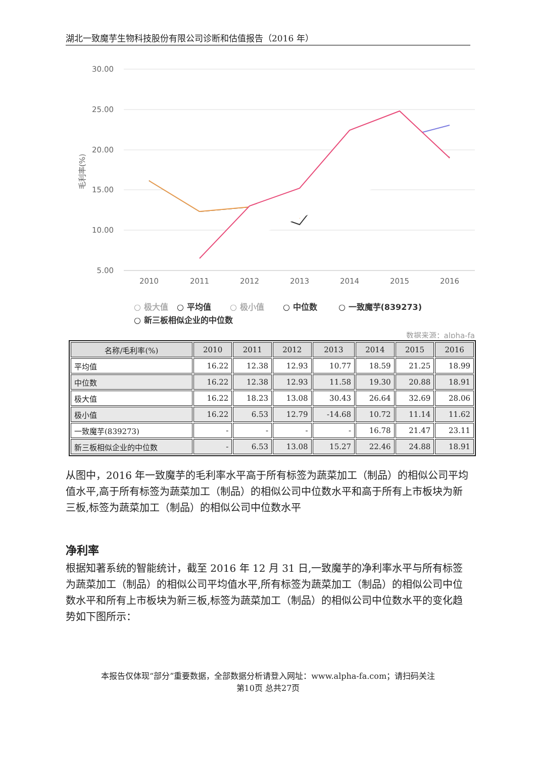湖北一致魔芋生物科技股份有限公司诊断和估值报告（2016 年）
30.00
25.00
20.00
15.00
10.00
5.00
毛利率(%)
2010
2011
2012
2013
2014
2015
2016
○ 极大值
○ 平均值
○ 极小值
○ 中位数
○ 一致魔芋(839273)
○ 新三板相似企业的中位数
数据来源：alpha-fa
| 名称/毛利率(%) | 2010 | 2011 | 2012 | 2013 | 2014 | 2015 | 2016 |
| --- | --- | --- | --- | --- | --- | --- | --- |
| 平均值 | 16.22 | 12.38 | 12.93 | 10.77 | 18.59 | 21.25 | 18.99 |
| 中位数 | 16.22 | 12.38 | 12.93 | 11.58 | 19.30 | 20.88 | 18.91 |
| 极大值 | 16.22 | 18.23 | 13.08 | 30.43 | 26.64 | 32.69 | 28.06 |
| 极小值 | 16.22 | 6.53 | 12.79 | -14.68 | 10.72 | 11.14 | 11.62 |
| 一致魔芋(839273) | - | - | - | - | 16.78 | 21.47 | 23.11 |
| 新三板相似企业的中位数 | - | 6.53 | 13.08 | 15.27 | 22.46 | 24.88 | 18.91 |
从图中，2016 年一致魔芋的毛利率水平高于所有标签为蔬菜加工（制品）的相似公司平均值水平,高于所有标签为蔬菜加工（制品）的相似公司中位数水平和高于所有上市板块为新三板,标签为蔬菜加工（制品）的相似公司中位数水平
净利率
根据知著系统的智能统计，截至 2016 年 12 月 31 日,一致魔芋的净利率水平与所有标签为蔬菜加工（制品）的相似公司平均值水平,所有标签为蔬菜加工（制品）的相似公司中位数水平和所有上市板块为新三板,标签为蔬菜加工（制品）的相似公司中位数水平的变化趋势如下图所示：
本报告仅体现“部分”重要数据，全部数据分析请登入网址：www.alpha-fa.com；请扫码关注
第10页 总共27页